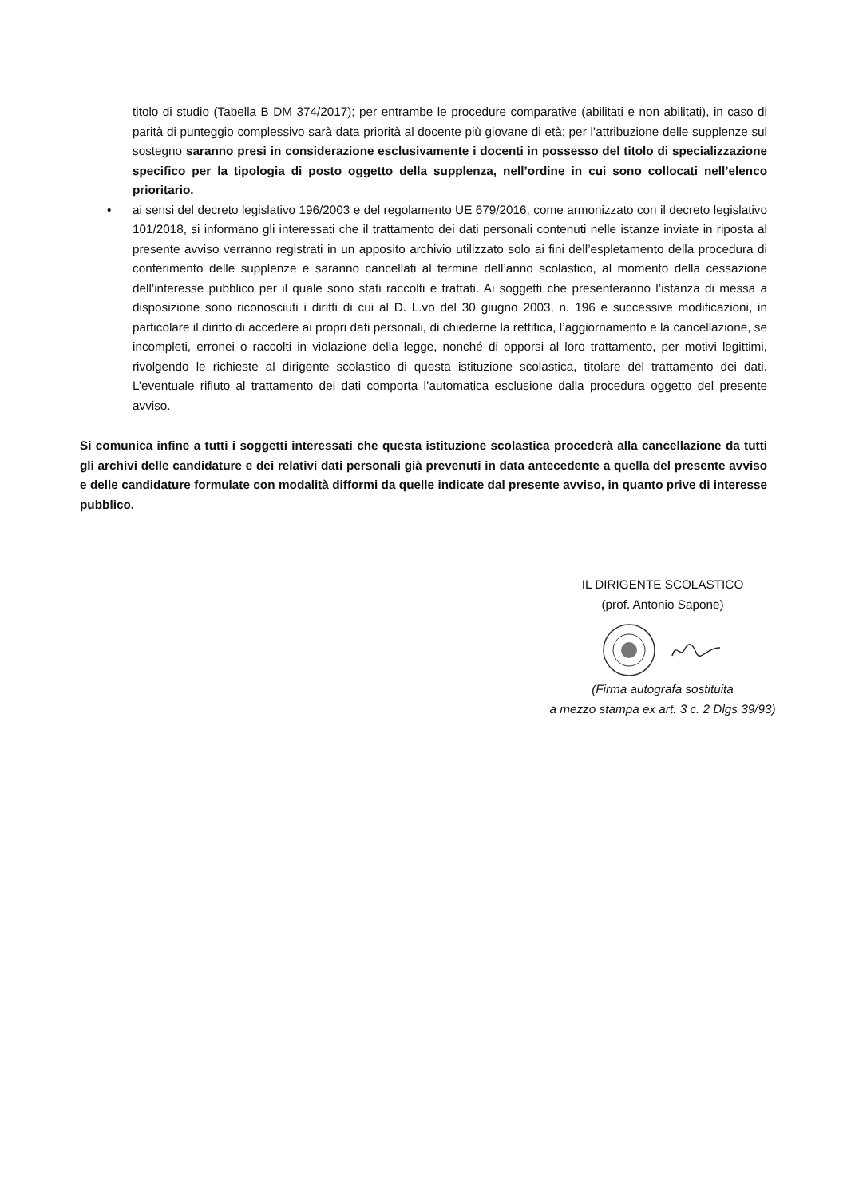titolo di studio (Tabella B DM 374/2017); per entrambe le procedure comparative (abilitati e non abilitati), in caso di parità di punteggio complessivo sarà data priorità al docente più giovane di età; per l’attribuzione delle supplenze sul sostegno saranno presi in considerazione esclusivamente i docenti in possesso del titolo di specializzazione specifico per la tipologia di posto oggetto della supplenza, nell’ordine in cui sono collocati nell’elenco prioritario.
• ai sensi del decreto legislativo 196/2003 e del regolamento UE 679/2016, come armonizzato con il decreto legislativo 101/2018, si informano gli interessati che il trattamento dei dati personali contenuti nelle istanze inviate in riposta al presente avviso verranno registrati in un apposito archivio utilizzato solo ai fini dell’espletamento della procedura di conferimento delle supplenze e saranno cancellati al termine dell’anno scolastico, al momento della cessazione dell’interesse pubblico per il quale sono stati raccolti e trattati. Ai soggetti che presenteranno l’istanza di messa a disposizione sono riconosciuti i diritti di cui al D. L.vo del 30 giugno 2003, n. 196 e successive modificazioni, in particolare il diritto di accedere ai propri dati personali, di chiederne la rettifica, l’aggiornamento e la cancellazione, se incompleti, erronei o raccolti in violazione della legge, nonché di opporsi al loro trattamento, per motivi legittimi, rivolgendo le richieste al dirigente scolastico di questa istituzione scolastica, titolare del trattamento dei dati. L’eventuale rifiuto al trattamento dei dati comporta l’automatica esclusione dalla procedura oggetto del presente avviso.
Si comunica infine a tutti i soggetti interessati che questa istituzione scolastica procederà alla cancellazione da tutti gli archivi delle candidature e dei relativi dati personali già prevenuti in data antecedente a quella del presente avviso e delle candidature formulate con modalità difformi da quelle indicate dal presente avviso, in quanto prive di interesse pubblico.
IL DIRIGENTE SCOLASTICO
(prof. Antonio Sapone)
(Firma autografa sostituita
a mezzo stampa ex art. 3 c. 2 Dlgs 39/93)